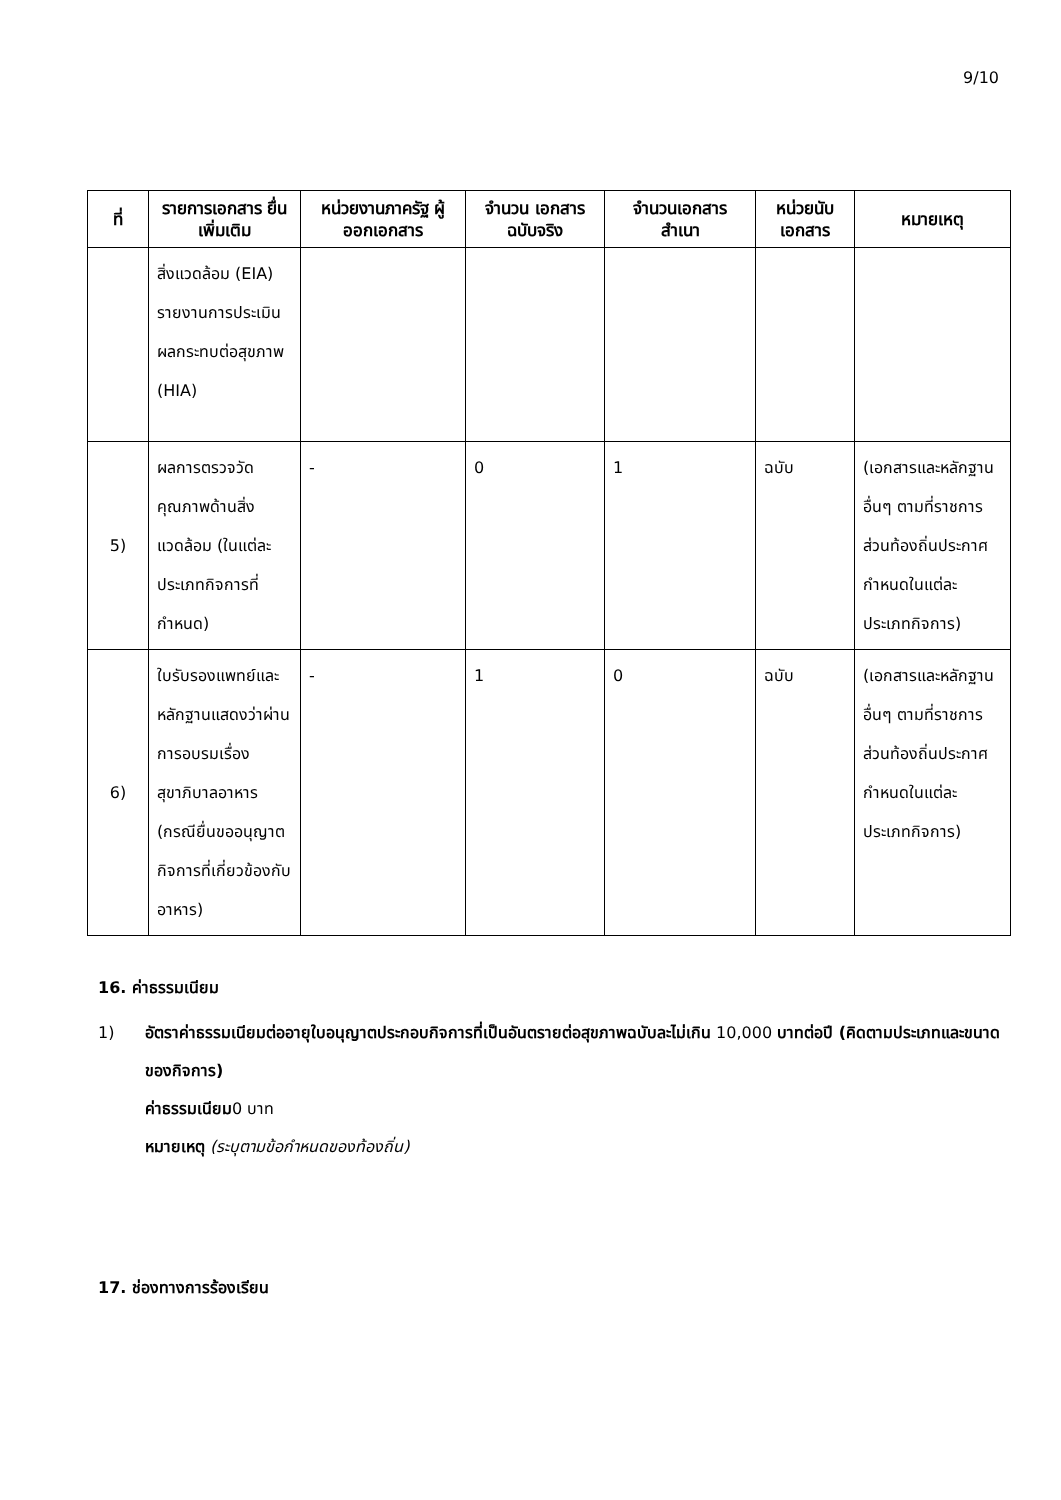9/10
| ที่ | รายการเอกสาร ยื่นเพิ่มเติม | หน่วยงานภาครัฐ ผู้ออกเอกสาร | จำนวน เอกสาร ฉบับจริง | จำนวนเอกสาร สำเนา | หน่วยนับ เอกสาร | หมายเหตุ |
| --- | --- | --- | --- | --- | --- | --- |
| | สิ่งแวดล้อม (EIA) รายงานการประเมินผลกระทบต่อสุขภาพ (HIA) | | | | | |
| 5) | ผลการตรวจวัดคุณภาพด้านสิ่งแวดล้อม (ในแต่ละประเภทกิจการที่กำหนด) | - | 0 | 1 | ฉบับ | (เอกสารและหลักฐานอื่นๆ ตามที่ราชการส่วนท้องถิ่นประกาศกำหนดในแต่ละประเภทกิจการ) |
| 6) | ใบรับรองแพทย์และหลักฐานแสดงว่าผ่านการอบรมเรื่องสุขาภิบาลอาหาร (กรณียื่นขออนุญาตกิจการที่เกี่ยวข้องกับอาหาร) | - | 1 | 0 | ฉบับ | (เอกสารและหลักฐานอื่นๆ ตามที่ราชการส่วนท้องถิ่นประกาศกำหนดในแต่ละประเภทกิจการ) |
16. ค่าธรรมเนียม
1) อัตราค่าธรรมเนียมต่ออายุใบอนุญาตประกอบกิจการที่เป็นอันตรายต่อสุขภาพฉบับละไม่เกิน 10,000 บาทต่อปี (คิดตามประเภทและขนาดของกิจการ)
ค่าธรรมเนียม0 บาท
หมายเหตุ (ระบุตามข้อกำหนดของท้องถิ่น)
17. ช่องทางการร้องเรียน